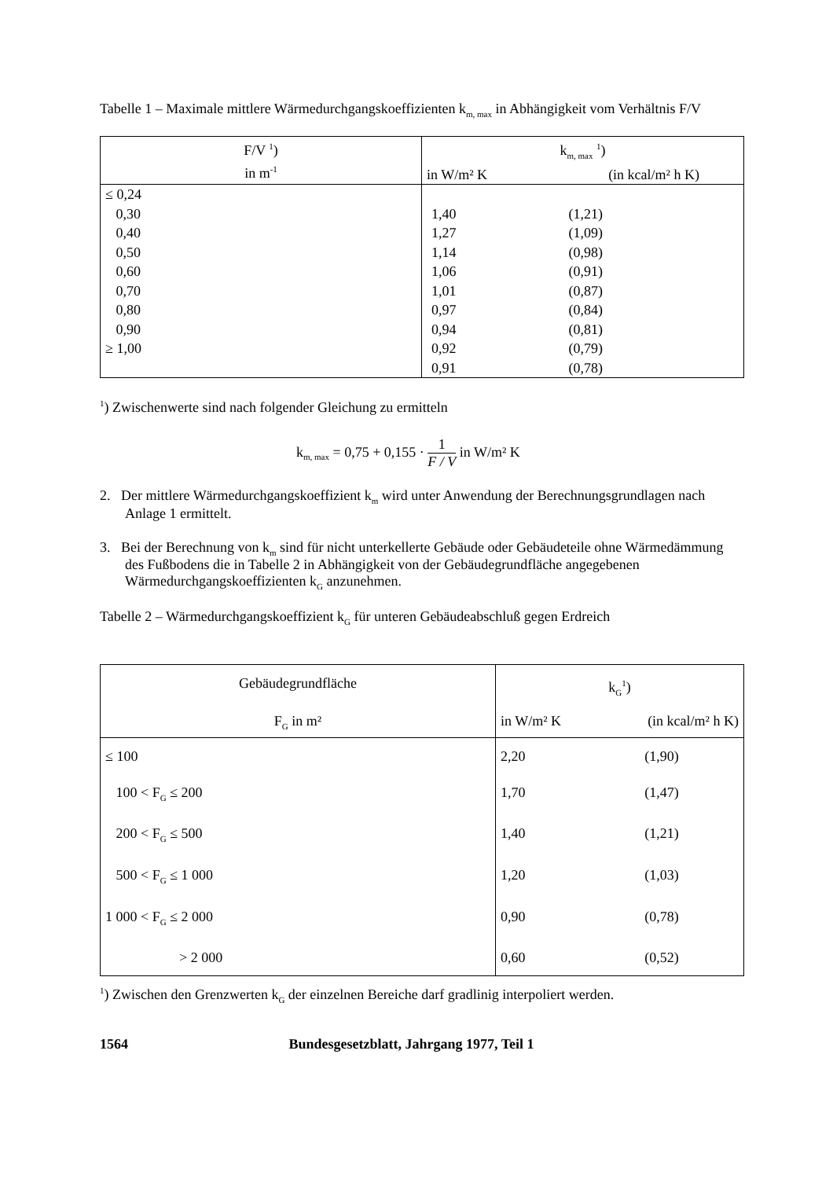Tabelle 1 – Maximale mittlere Wärmedurchgangskoeffizienten k<sub>m, max</sub> in Abhängigkeit vom Verhältnis F/V
| F/V <sup>1</sup>) in m<sup>-1</sup> | k<sub>m, max</sub> <sup>1</sup>) in W/m² K (in kcal/m² h K) |
| --- | --- |
| ≤ 0,24 0,30 0,40 0,50 0,60 0,70 0,80 0,90 ≥ 1,00 | / 1,40 / (1,21) / / 1,27 / (1,09) / / 1,14 / (0,98) / / 1,06 / (0,91) / / 1,01 / (0,87) / / 0,97 / (0,84) / / 0,94 / (0,81) / / 0,92 / (0,79) / / 0,91 / (0,78) / |
<sup>1</sup>) Zwischenwerte sind nach folgender Gleichung zu ermitteln
k<sub>m, max</sub> = 0,75 + 0,155 · 1 F / V in W/m² K
2. Der mittlere Wärmedurchgangskoeffizient k<sub>m</sub> wird unter Anwendung der Berechnungsgrundlagen nach Anlage 1 ermittelt.
3. Bei der Berechnung von k<sub>m</sub> sind für nicht unterkellerte Gebäude oder Gebäudeteile ohne Wärmedämmung des Fußbodens die in Tabelle 2 in Abhängigkeit von der Gebäudegrundfläche angegebenen Wärmedurchgangskoeffizienten k<sub>G</sub> anzunehmen.
Tabelle 2 – Wärmedurchgangskoeffizient k<sub>G</sub> für unteren Gebäudeabschluß gegen Erdreich
| Gebäudegrundfläche | k<sub>G</sub><sup>1</sup>) | |
| --- | --- | --- |
| F<sub>G</sub> in m² | in W/m² K | (in kcal/m² h K) |
| ≤ 100 | 2,20 | (1,90) |
| 100 < F<sub>G</sub> ≤ 200 | 1,70 | (1,47) |
| 200 < F<sub>G</sub> ≤ 500 | 1,40 | (1,21) |
| 500 < F<sub>G</sub> ≤ 1 000 | 1,20 | (1,03) |
| 1 000 < F<sub>G</sub> ≤ 2 000 | 0,90 | (0,78) |
| > 2 000 | 0,60 | (0,52) |
<sup>1</sup>) Zwischen den Grenzwerten k<sub>G</sub> der einzelnen Bereiche darf gradlinig interpoliert werden.
1564 Bundesgesetzblatt, Jahrgang 1977, Teil 1